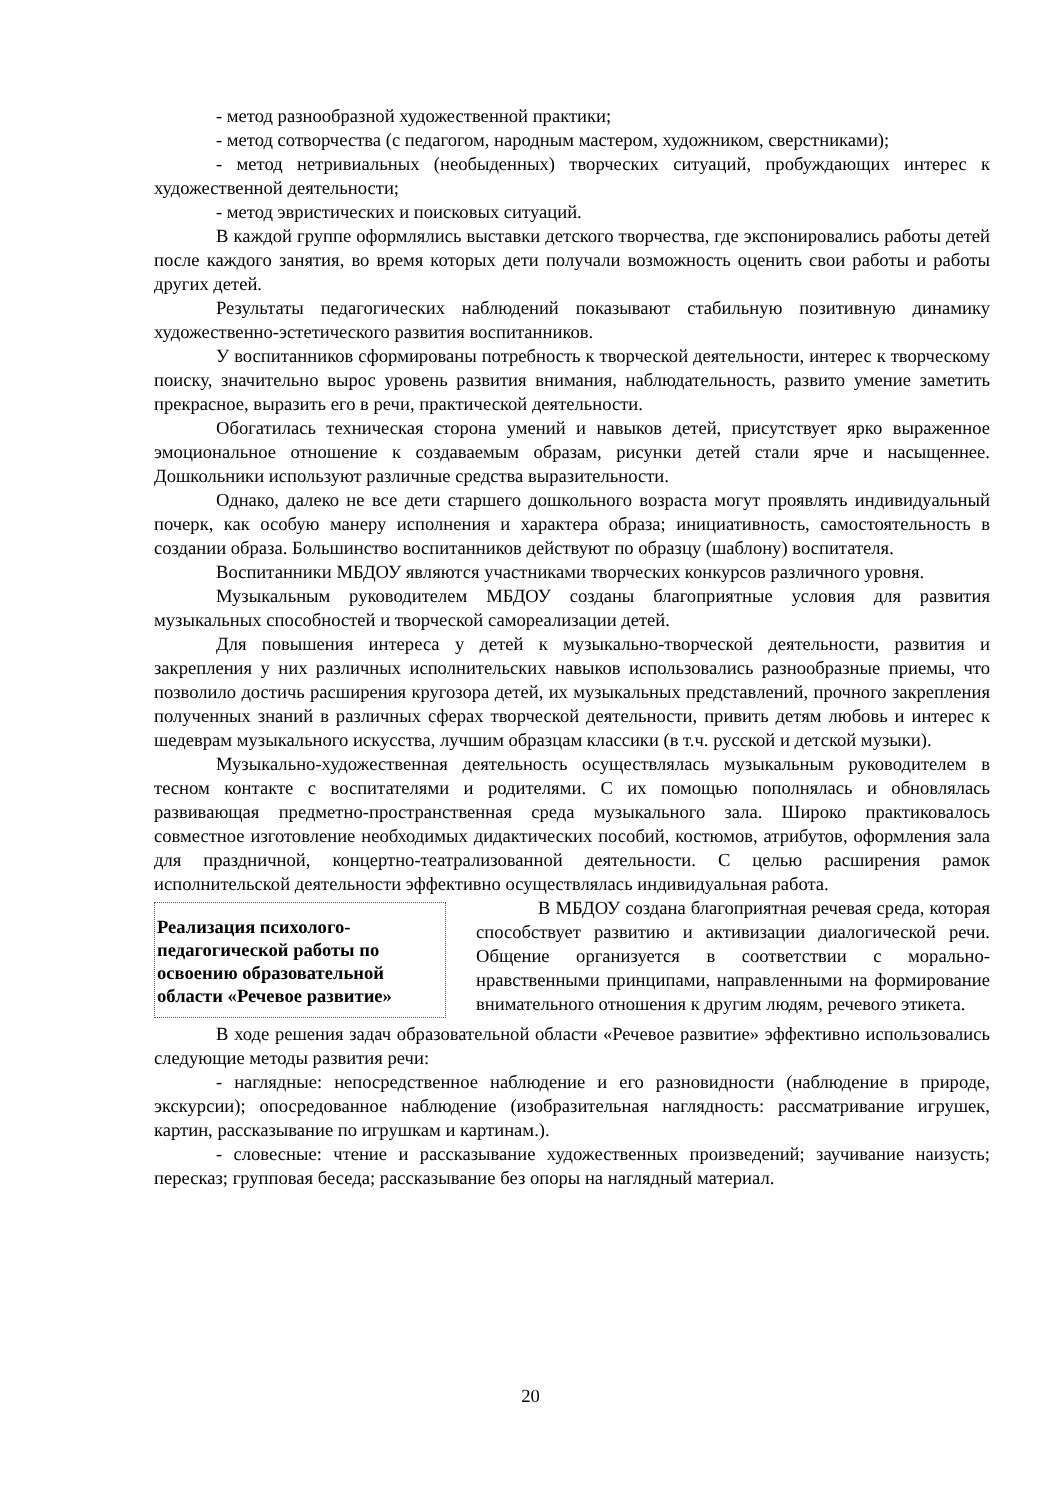- метод разнообразной художественной практики;
- метод сотворчества (с педагогом, народным мастером, художником, сверстниками);
- метод нетривиальных (необыденных) творческих ситуаций, пробуждающих интерес к художественной деятельности;
- метод эвристических и поисковых ситуаций.
В каждой группе оформлялись выставки детского творчества, где экспонировались работы детей после каждого занятия, во время которых дети получали возможность оценить свои работы и работы других детей.
Результаты педагогических наблюдений показывают стабильную позитивную динамику художественно-эстетического развития воспитанников.
У воспитанников сформированы потребность к творческой деятельности, интерес к творческому поиску, значительно вырос уровень развития внимания, наблюдательность, развито умение заметить прекрасное, выразить его в речи, практической деятельности.
Обогатилась техническая сторона умений и навыков детей, присутствует ярко выраженное эмоциональное отношение к создаваемым образам, рисунки детей стали ярче и насыщеннее. Дошкольники используют различные средства выразительности.
Однако, далеко не все дети старшего дошкольного возраста могут проявлять индивидуальный почерк, как особую манеру исполнения и характера образа; инициативность, самостоятельность в создании образа. Большинство воспитанников действуют по образцу (шаблону) воспитателя.
Воспитанники МБДОУ являются участниками творческих конкурсов различного уровня.
Музыкальным руководителем МБДОУ созданы благоприятные условия для развития музыкальных способностей и творческой самореализации детей.
Для повышения интереса у детей к музыкально-творческой деятельности, развития и закрепления у них различных исполнительских навыков использовались разнообразные приемы, что позволило достичь расширения кругозора детей, их музыкальных представлений, прочного закрепления полученных знаний в различных сферах творческой деятельности, привить детям любовь и интерес к шедеврам музыкального искусства, лучшим образцам классики (в т.ч. русской и детской музыки).
Музыкально-художественная деятельность осуществлялась музыкальным руководителем в тесном контакте с воспитателями и родителями. С их помощью пополнялась и обновлялась развивающая предметно-пространственная среда музыкального зала. Широко практиковалось совместное изготовление необходимых дидактических пособий, костюмов, атрибутов, оформления зала для праздничной, концертно-театрализованной деятельности. С целью расширения рамок исполнительской деятельности эффективно осуществлялась индивидуальная работа.
Реализация психолого-педагогической работы по освоению образовательной области «Речевое развитие»
В МБДОУ создана благоприятная речевая среда, которая способствует развитию и активизации диалогической речи. Общение организуется в соответствии с морально-нравственными принципами, направленными на формирование внимательного отношения к другим людям, речевого этикета.
В ходе решения задач образовательной области «Речевое развитие» эффективно использовались следующие методы развития речи:
- наглядные: непосредственное наблюдение и его разновидности (наблюдение в природе, экскурсии); опосредованное наблюдение (изобразительная наглядность: рассматривание игрушек, картин, рассказывание по игрушкам и картинам.).
- словесные: чтение и рассказывание художественных произведений; заучивание наизусть; пересказ; групповая беседа; рассказывание без опоры на наглядный материал.
20